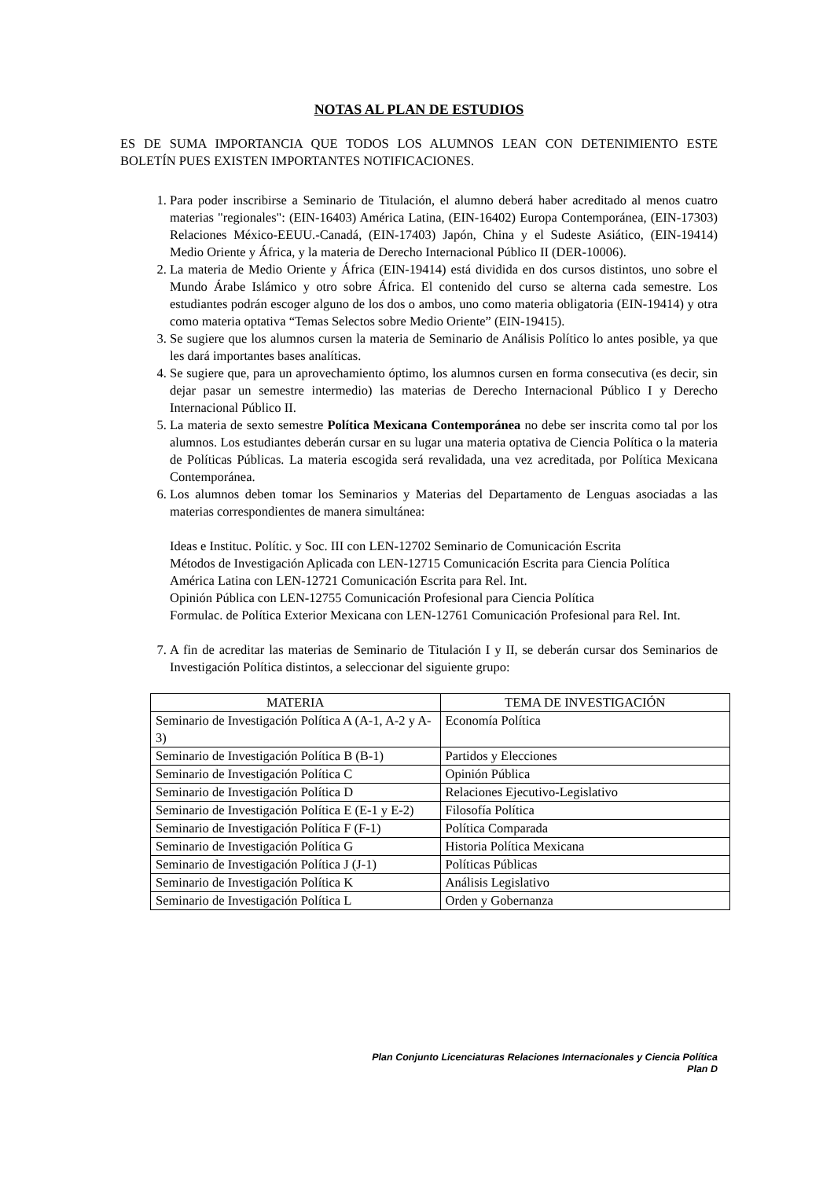NOTAS AL PLAN DE ESTUDIOS
ES DE SUMA IMPORTANCIA QUE TODOS LOS ALUMNOS LEAN CON DETENIMIENTO ESTE BOLETÍN PUES EXISTEN IMPORTANTES NOTIFICACIONES.
1. Para poder inscribirse a Seminario de Titulación, el alumno deberá haber acreditado al menos cuatro materias "regionales": (EIN-16403) América Latina, (EIN-16402) Europa Contemporánea, (EIN-17303) Relaciones México-EEUU.-Canadá, (EIN-17403) Japón, China y el Sudeste Asiático, (EIN-19414) Medio Oriente y África, y la materia de Derecho Internacional Público II (DER-10006).
2. La materia de Medio Oriente y África (EIN-19414) está dividida en dos cursos distintos, uno sobre el Mundo Árabe Islámico y otro sobre África. El contenido del curso se alterna cada semestre. Los estudiantes podrán escoger alguno de los dos o ambos, uno como materia obligatoria (EIN-19414) y otra como materia optativa “Temas Selectos sobre Medio Oriente” (EIN-19415).
3. Se sugiere que los alumnos cursen la materia de Seminario de Análisis Político lo antes posible, ya que les dará importantes bases analíticas.
4. Se sugiere que, para un aprovechamiento óptimo, los alumnos cursen en forma consecutiva (es decir, sin dejar pasar un semestre intermedio) las materias de Derecho Internacional Público I y Derecho Internacional Público II.
5. La materia de sexto semestre Política Mexicana Contemporánea no debe ser inscrita como tal por los alumnos. Los estudiantes deberán cursar en su lugar una materia optativa de Ciencia Política o la materia de Políticas Públicas. La materia escogida será revalidada, una vez acreditada, por Política Mexicana Contemporánea.
6. Los alumnos deben tomar los Seminarios y Materias del Departamento de Lenguas asociadas a las materias correspondientes de manera simultánea:
Ideas e Instituc. Polític. y Soc. III con LEN-12702 Seminario de Comunicación Escrita
Métodos de Investigación Aplicada con LEN-12715 Comunicación Escrita para Ciencia Política
América Latina con LEN-12721 Comunicación Escrita para Rel. Int.
Opinión Pública con LEN-12755 Comunicación Profesional para Ciencia Política
Formulac. de Política Exterior Mexicana con LEN-12761 Comunicación Profesional para Rel. Int.
7. A fin de acreditar las materias de Seminario de Titulación I y II, se deberán cursar dos Seminarios de Investigación Política distintos, a seleccionar del siguiente grupo:
| MATERIA | TEMA DE INVESTIGACIÓN |
| --- | --- |
| Seminario de Investigación Política A (A-1, A-2 y A-3) | Economía Política |
| Seminario de Investigación Política B (B-1) | Partidos y Elecciones |
| Seminario de Investigación Política C | Opinión Pública |
| Seminario de Investigación Política D | Relaciones Ejecutivo-Legislativo |
| Seminario de Investigación Política E (E-1 y E-2) | Filosofía Política |
| Seminario de Investigación Política F (F-1) | Política Comparada |
| Seminario de Investigación Política G | Historia Política Mexicana |
| Seminario de Investigación Política J (J-1) | Políticas Públicas |
| Seminario de Investigación Política K | Análisis Legislativo |
| Seminario de Investigación Política L | Orden y Gobernanza |
Plan Conjunto Licenciaturas Relaciones Internacionales y Ciencia Política
Plan D